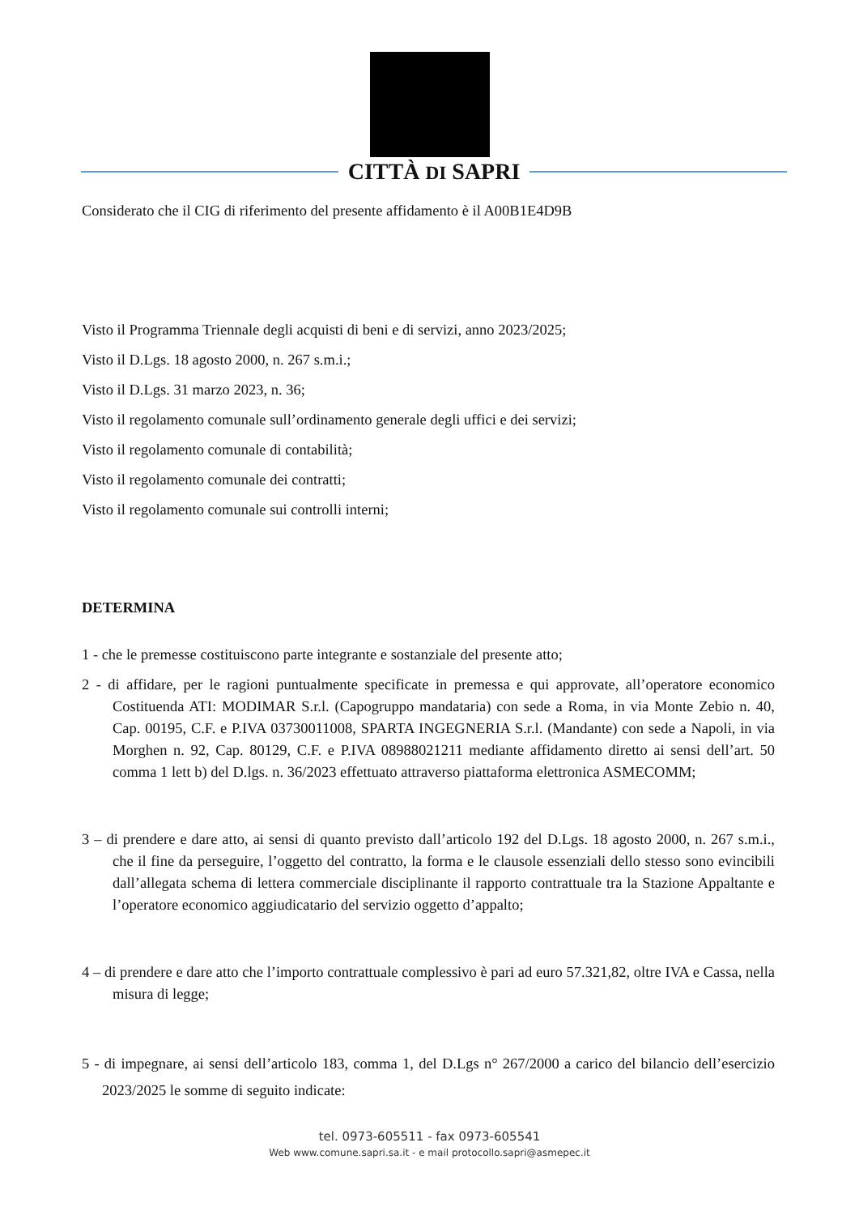CITTÀ DI SAPRI
Considerato che il CIG di riferimento del presente affidamento è il A00B1E4D9B
Visto il Programma Triennale degli acquisti di beni e di servizi, anno 2023/2025;
Visto il D.Lgs. 18 agosto 2000, n. 267 s.m.i.;
Visto il D.Lgs. 31 marzo 2023, n. 36;
Visto il regolamento comunale sull’ordinamento generale degli uffici e dei servizi;
Visto il regolamento comunale di contabilità;
Visto il regolamento comunale dei contratti;
Visto il regolamento comunale sui controlli interni;
DETERMINA
1 - che le premesse costituiscono parte integrante e sostanziale del presente atto;
2 - di affidare, per le ragioni puntualmente specificate in premessa e qui approvate, all’operatore economico Costituenda ATI: MODIMAR S.r.l. (Capogruppo mandataria) con sede a Roma, in via Monte Zebio n. 40, Cap. 00195, C.F. e P.IVA 03730011008, SPARTA INGEGNERIA S.r.l. (Mandante) con sede a Napoli, in via Morghen n. 92, Cap. 80129, C.F. e P.IVA 08988021211 mediante affidamento diretto ai sensi dell’art. 50 comma 1 lett b) del D.lgs. n. 36/2023 effettuato attraverso piattaforma elettronica ASMECOMM;
3 – di prendere e dare atto, ai sensi di quanto previsto dall’articolo 192 del D.Lgs. 18 agosto 2000, n. 267 s.m.i., che il fine da perseguire, l’oggetto del contratto, la forma e le clausole essenziali dello stesso sono evincibili dall’allegata schema di lettera commerciale disciplinante il rapporto contrattuale tra la Stazione Appaltante e l’operatore economico aggiudicatario del servizio oggetto d’appalto;
4 – di prendere e dare atto che l’importo contrattuale complessivo è pari ad euro 57.321,82, oltre IVA e Cassa, nella misura di legge;
5 - di impegnare, ai sensi dell’articolo 183, comma 1, del D.Lgs n° 267/2000 a carico del bilancio dell’esercizio 2023/2025 le somme di seguito indicate:
tel. 0973-605511 - fax 0973-605541
Web www.comune.sapri.sa.it - e mail protocollo.sapri@asmepec.it